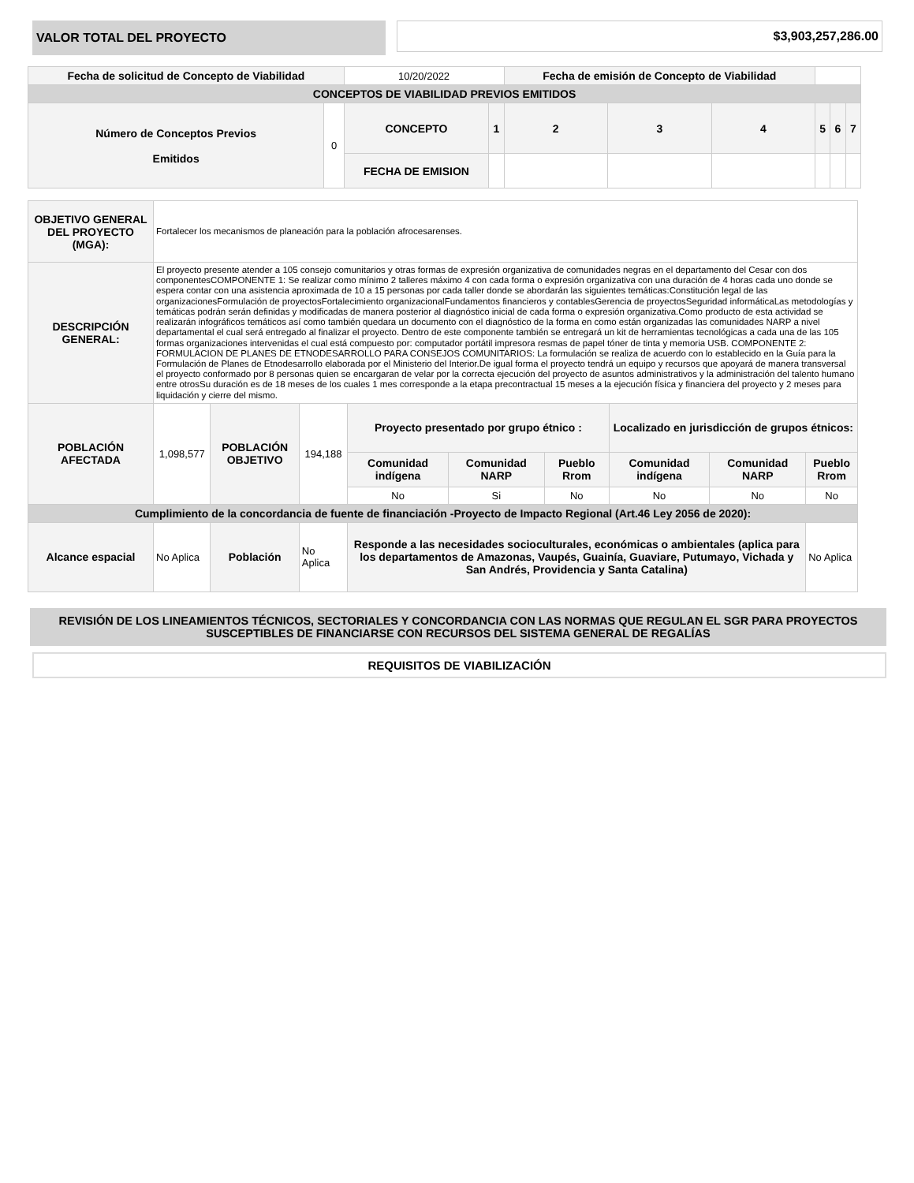VALOR TOTAL DEL PROYECTO
$3,903,257,286.00
| Fecha de solicitud de Concepto de Viabilidad | | 10/20/2022 | | Fecha de emisión de Concepto de Viabilidad | | | | | |
| CONCEPTOS DE VIABILIDAD PREVIOS EMITIDOS | | | | | | | | | |
| Número de Conceptos Previos Emitidos | 0 | CONCEPTO | 1 | 2 | 3 | 4 | 5 | 6 | 7 |
| | | FECHA DE EMISION | | | | | | | |
| OBJETIVO GENERAL DEL PROYECTO (MGA): | Fortalecer los mecanismos de planeación para la población afrocesarenses. | | | | | | | | |
| DESCRIPCIÓN GENERAL: | El proyecto presente atender a 105 consejo comunitarios y otras formas de expresión organizativa de comunidades negras en el departamento del Cesar con dos componentesCOMPONENTE 1: Se realizar como mínimo 2 talleres máximo 4 con cada forma o expresión organizativa con una duración de 4 horas cada uno donde se espera contar con una asistencia aproximada de 10 a 15 personas por cada taller donde se abordarán las siguientes temáticas:Constitución legal de las organizacionesFormulación de proyectosFortalecimiento organizacionalFundamentos financieros y contablesGerencia de proyectosSeguridad informáticaLas metodologías y temáticas podrán serán definidas y modificadas de manera posterior al diagnóstico inicial de cada forma o expresión organizativa.Como producto de esta actividad se realizarán infográficos temáticos así como también quedara un documento con el diagnóstico de la forma en como están organizadas las comunidades NARP a nivel departamental el cual será entregado al finalizar el proyecto. Dentro de este componente también se entregará un kit de herramientas tecnológicas a cada una de las 105 formas organizaciones intervenidas el cual está compuesto por: computador portátil impresora resmas de papel tóner de tinta y memoria USB. COMPONENTE 2: FORMULACION DE PLANES DE ETNODESARROLLO PARA CONSEJOS COMUNITARIOS: La formulación se realiza de acuerdo con lo establecido en la Guía para la Formulación de Planes de Etnodesarrollo elaborada por el Ministerio del Interior.De igual forma el proyecto tendrá un equipo y recursos que apoyará de manera transversal el proyecto conformado por 8 personas quien se encargaran de velar por la correcta ejecución del proyecto de asuntos administrativos y la administración del talento humano entre otrosSu duración es de 18 meses de los cuales 1 mes corresponde a la etapa precontractual 15 meses a la ejecución física y financiera del proyecto y 2 meses para liquidación y cierre del mismo. | | | | | | | | |
| POBLACIÓN AFECTADA | 1,098,577 | POBLACIÓN OBJETIVO | 194,188 | Proyecto presentado por grupo étnico : | | | Localizado en jurisdicción de grupos étnicos: | | |
| | | | | Comunidad indígena | Comunidad NARP | Pueblo Rrom | Comunidad indígena | Comunidad NARP | Pueblo Rrom |
| | | | | No | Si | No | No | No | No |
| Cumplimiento de la concordancia de fuente de financiación -Proyecto de Impacto Regional (Art.46 Ley 2056 de 2020): | | | | | | | | | |
| Alcance espacial | No Aplica | Población | No Aplica | Responde a las necesidades socioculturales, económicas o ambientales (aplica para los departamentos de Amazonas, Vaupés, Guainía, Guaviare, Putumayo, Vichada y San Andrés, Providencia y Santa Catalina) | | | | | No Aplica |
REVISIÓN DE LOS LINEAMIENTOS TÉCNICOS, SECTORIALES Y CONCORDANCIA CON LAS NORMAS QUE REGULAN EL SGR PARA PROYECTOS SUSCEPTIBLES DE FINANCIARSE CON RECURSOS DEL SISTEMA GENERAL DE REGALÍAS
REQUISITOS DE VIABILIZACIÓN